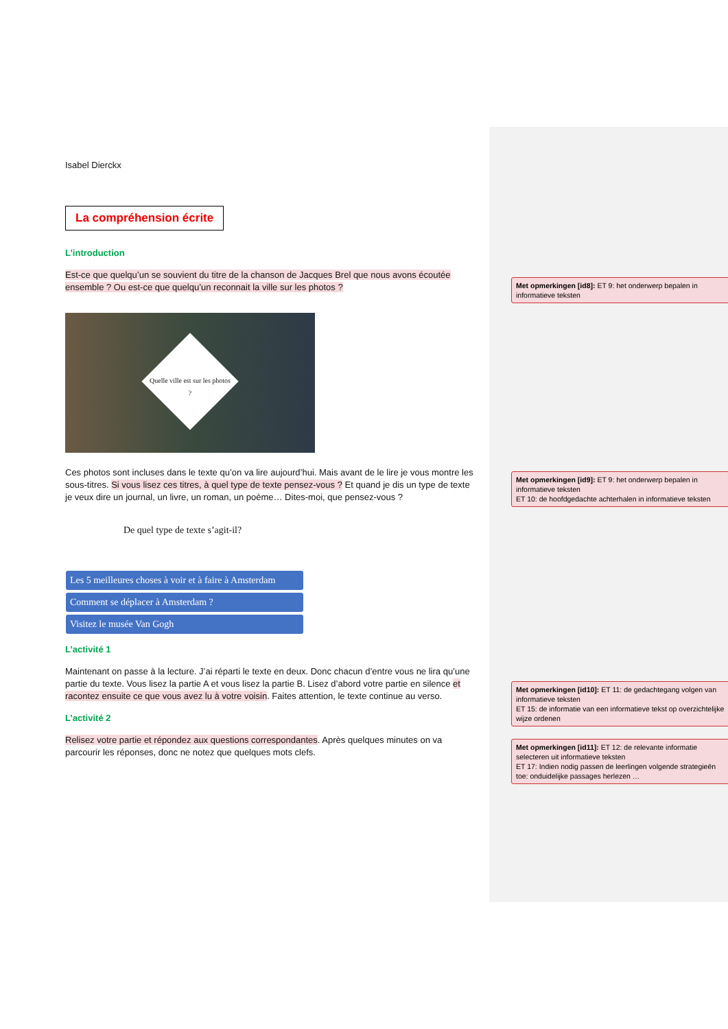Isabel Dierckx
La compréhension écrite
L’introduction
Est-ce que quelqu’un se souvient du titre de la chanson de Jacques Brel que nous avons écoutée ensemble ? Ou est-ce que quelqu’un reconnait la ville sur les photos ?
Quelle ville est sur les photos ?
Ces photos sont incluses dans le texte qu’on va lire aujourd’hui. Mais avant de le lire je vous montre les sous-titres. Si vous lisez ces titres, à quel type de texte pensez-vous ? Et quand je dis un type de texte je veux dire un journal, un livre, un roman, un poème… Dites-moi, que pensez-vous ?
De quel type de texte s’agit-il?
Les 5 meilleures choses à voir et à faire à Amsterdam
Comment se déplacer à Amsterdam ?
Visitez le musée Van Gogh
L’activité 1
Maintenant on passe à la lecture. J’ai réparti le texte en deux. Donc chacun d’entre vous ne lira qu’une partie du texte. Vous lisez la partie A et vous lisez la partie B. Lisez d’abord votre partie en silence et racontez ensuite ce que vous avez lu à votre voisin. Faites attention, le texte continue au verso.
L’activité 2
Relisez votre partie et répondez aux questions correspondantes. Après quelques minutes on va parcourir les réponses, donc ne notez que quelques mots clefs.
Met opmerkingen [id8]: ET 9: het onderwerp bepalen in informatieve teksten
Met opmerkingen [id9]: ET 9: het onderwerp bepalen in informatieve teksten
ET 10: de hoofdgedachte achterhalen in informatieve teksten
Met opmerkingen [id10]: ET 11: de gedachtegang volgen van informatieve teksten
ET 15: de informatie van een informatieve tekst op overzichtelijke wijze ordenen
Met opmerkingen [id11]: ET 12: de relevante informatie selecteren uit informatieve teksten
ET 17: Indien nodig passen de leerlingen volgende strategieën toe: onduidelijke passages herlezen …